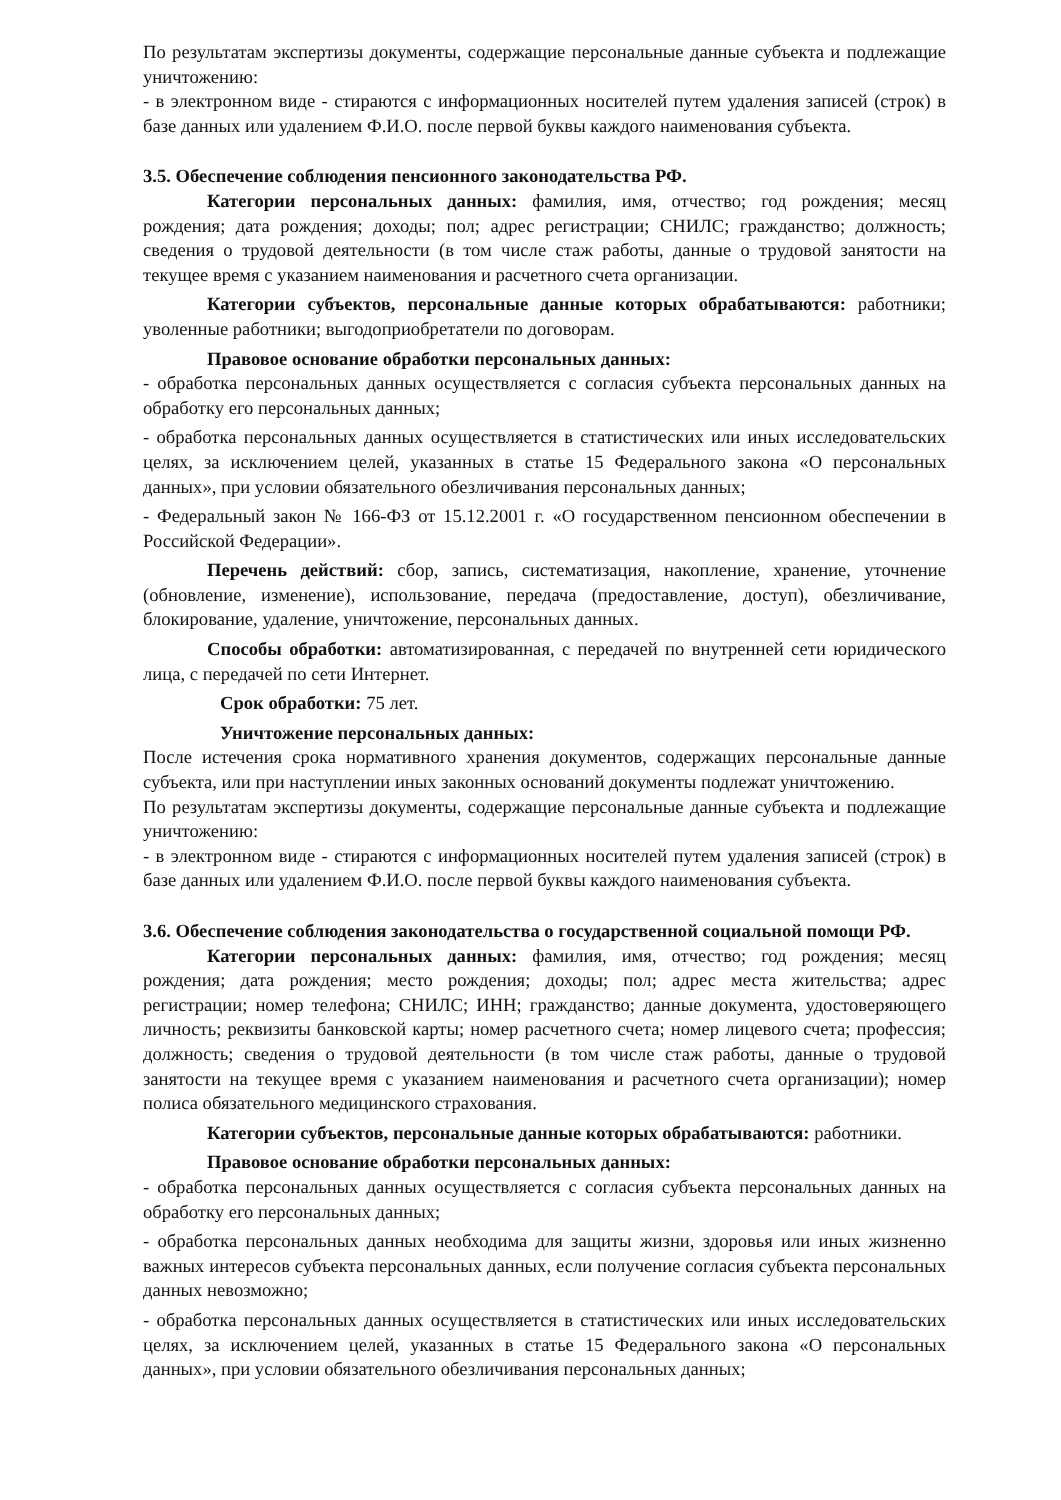По результатам экспертизы документы, содержащие персональные данные субъекта и подлежащие уничтожению:
- в электронном виде - стираются с информационных носителей путем удаления записей (строк) в базе данных или удалением Ф.И.О. после первой буквы каждого наименования субъекта.
3.5. Обеспечение соблюдения пенсионного законодательства РФ.
Категории персональных данных: фамилия, имя, отчество; год рождения; месяц рождения; дата рождения; доходы; пол; адрес регистрации; СНИЛС; гражданство; должность; сведения о трудовой деятельности (в том числе стаж работы, данные о трудовой занятости на текущее время с указанием наименования и расчетного счета организации.
Категории субъектов, персональные данные которых обрабатываются: работники; уволенные работники; выгодоприобретатели по договорам.
Правовое основание обработки персональных данных:
- обработка персональных данных осуществляется с согласия субъекта персональных данных на обработку его персональных данных;
- обработка персональных данных осуществляется в статистических или иных исследовательских целях, за исключением целей, указанных в статье 15 Федерального закона «О персональных данных», при условии обязательного обезличивания персональных данных;
- Федеральный закон № 166-ФЗ от 15.12.2001 г. «О государственном пенсионном обеспечении в Российской Федерации».
Перечень действий: сбор, запись, систематизация, накопление, хранение, уточнение (обновление, изменение), использование, передача (предоставление, доступ), обезличивание, блокирование, удаление, уничтожение, персональных данных.
Способы обработки: автоматизированная, с передачей по внутренней сети юридического лица, с передачей по сети Интернет.
Срок обработки: 75 лет.
Уничтожение персональных данных:
После истечения срока нормативного хранения документов, содержащих персональные данные субъекта, или при наступлении иных законных оснований документы подлежат уничтожению.
По результатам экспертизы документы, содержащие персональные данные субъекта и подлежащие уничтожению:
- в электронном виде - стираются с информационных носителей путем удаления записей (строк) в базе данных или удалением Ф.И.О. после первой буквы каждого наименования субъекта.
3.6. Обеспечение соблюдения законодательства о государственной социальной помощи РФ.
Категории персональных данных: фамилия, имя, отчество; год рождения; месяц рождения; дата рождения; место рождения; доходы; пол; адрес места жительства; адрес регистрации; номер телефона; СНИЛС; ИНН; гражданство; данные документа, удостоверяющего личность; реквизиты банковской карты; номер расчетного счета; номер лицевого счета; профессия; должность; сведения о трудовой деятельности (в том числе стаж работы, данные о трудовой занятости на текущее время с указанием наименования и расчетного счета организации); номер полиса обязательного медицинского страхования.
Категории субъектов, персональные данные которых обрабатываются: работники.
Правовое основание обработки персональных данных:
- обработка персональных данных осуществляется с согласия субъекта персональных данных на обработку его персональных данных;
- обработка персональных данных необходима для защиты жизни, здоровья или иных жизненно важных интересов субъекта персональных данных, если получение согласия субъекта персональных данных невозможно;
- обработка персональных данных осуществляется в статистических или иных исследовательских целях, за исключением целей, указанных в статье 15 Федерального закона «О персональных данных», при условии обязательного обезличивания персональных данных;